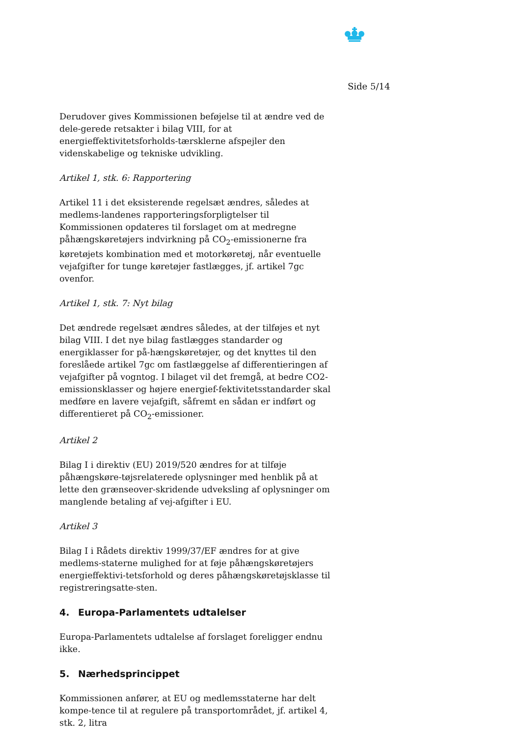Side 5/14
Derudover gives Kommissionen beføjelse til at ændre ved de dele-gerede retsakter i bilag VIII, for at energieffektivitetsforholds-tærsklerne afspejler den videnskabelige og tekniske udvikling.
Artikel 1, stk. 6: Rapportering
Artikel 11 i det eksisterende regelsæt ændres, således at medlems-landenes rapporteringsforpligtelser til Kommissionen opdateres til forslaget om at medregne påhængskøretøjers indvirkning på CO<sub>2</sub>-emissionerne fra køretøjets kombination med et motorkøretøj, når eventuelle vejafgifter for tunge køretøjer fastlægges, jf. artikel 7gc ovenfor.
Artikel 1, stk. 7: Nyt bilag
Det ændrede regelsæt ændres således, at der tilføjes et nyt bilag VIII. I det nye bilag fastlægges standarder og energiklasser for på-hængskøretøjer, og det knyttes til den foreslåede artikel 7gc om fastlæggelse af differentieringen af vejafgifter på vogntog. I bilaget vil det fremgå, at bedre CO2-emissionsklasser og højere energief-fektivitetsstandarder skal medføre en lavere vejafgift, såfremt en sådan er indført og differentieret på CO<sub>2</sub>-emissioner.
Artikel 2
Bilag I i direktiv (EU) 2019/520 ændres for at tilføje påhængskøre-tøjsrelaterede oplysninger med henblik på at lette den grænseover-skridende udveksling af oplysninger om manglende betaling af vej-afgifter i EU.
Artikel 3
Bilag I i Rådets direktiv 1999/37/EF ændres for at give medlems-staterne mulighed for at føje påhængskøretøjers energieffektivi-tetsforhold og deres påhængskøretøjsklasse til registreringsatte-sten.
4. Europa-Parlamentets udtalelser
Europa-Parlamentets udtalelse af forslaget foreligger endnu ikke.
5. Nærhedsprincippet
Kommissionen anfører, at EU og medlemsstaterne har delt kompe-tence til at regulere på transportområdet, jf. artikel 4, stk. 2, litra